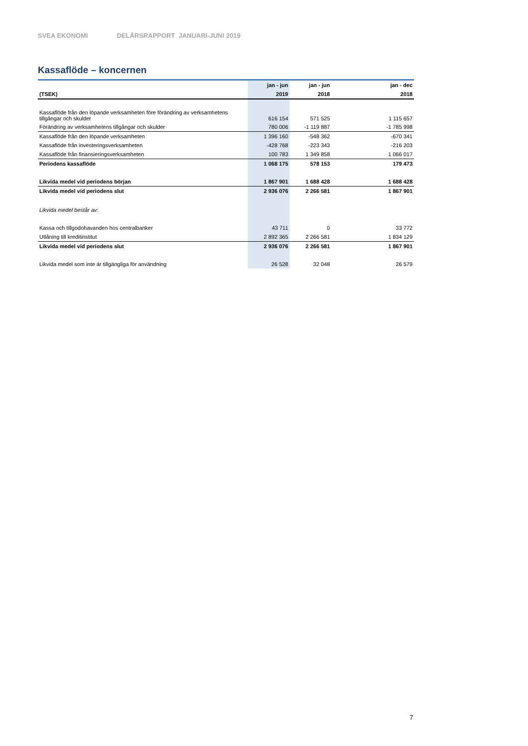SVEA EKONOMI DELÅRSRAPPORT JANUARI-JUNI 2019
Kassaflöde – koncernen
| | jan - jun | jan - jun | jan - dec |
| --- | --- | --- | --- |
| (TSEK) | 2019 | 2018 | 2018 |
| Kassaflöde från den löpande verksamheten före förändring av verksamhetens tillgångar och skulder | 616 154 | 571 525 | 1 115 657 |
| Förändring av verksamhetens tillgångar och skulder | 780 006 | -1 119 887 | -1 785 998 |
| Kassaflöde från den löpande verksamheten | 1 396 160 | -548 362 | -670 341 |
| Kassaflöde från investeringsverksamheten | -428 768 | -223 343 | -216 203 |
| Kassaflöde från finansieringsverksamheten | 100 783 | 1 349 858 | 1 066 017 |
| Periodens kassaflöde | 1 068 175 | 578 153 | 179 473 |
| Likvida medel vid periodens början | 1 867 901 | 1 688 428 | 1 688 428 |
| Likvida medel vid periodens slut | 2 936 076 | 2 266 581 | 1 867 901 |
| Likvida medel består av: | | | |
| Kassa och tillgodohavanden hos centralbanker | 43 711 | 0 | 33 772 |
| Utlåning till kreditinstitut | 2 892 365 | 2 266 581 | 1 834 129 |
| Likvida medel vid periodens slut | 2 936 076 | 2 266 581 | 1 867 901 |
| Likvida medel som inte är tillgängliga för användning | 26 528 | 32 048 | 26 579 |
7